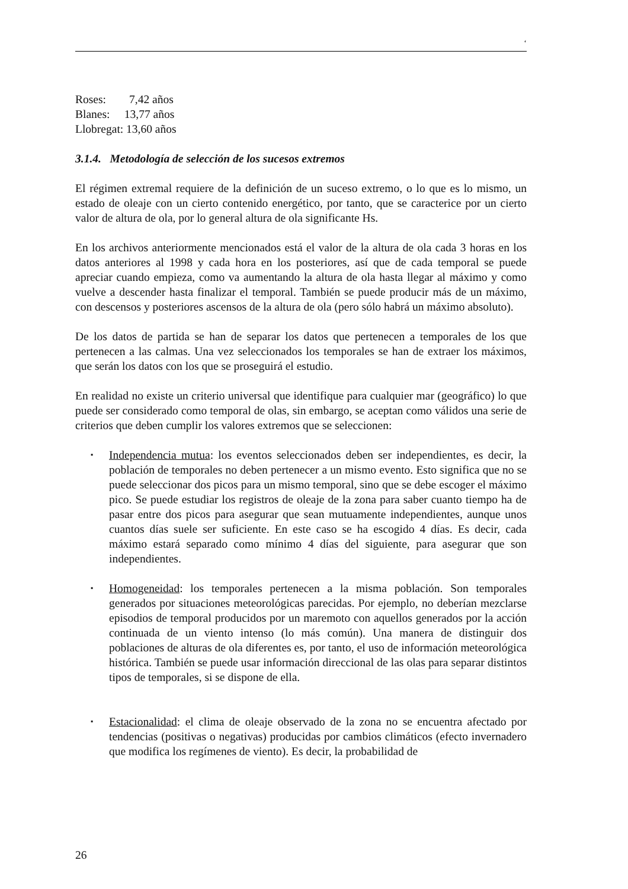‘
Roses: 7,42 años
Blanes: 13,77 años
Llobregat: 13,60 años
3.1.4. Metodología de selección de los sucesos extremos
El régimen extremal requiere de la definición de un suceso extremo, o lo que es lo mismo, un estado de oleaje con un cierto contenido energético, por tanto, que se caracterice por un cierto valor de altura de ola, por lo general altura de ola significante Hs.
En los archivos anteriormente mencionados está el valor de la altura de ola cada 3 horas en los datos anteriores al 1998 y cada hora en los posteriores, así que de cada temporal se puede apreciar cuando empieza, como va aumentando la altura de ola hasta llegar al máximo y como vuelve a descender hasta finalizar el temporal. También se puede producir más de un máximo, con descensos y posteriores ascensos de la altura de ola (pero sólo habrá un máximo absoluto).
De los datos de partida se han de separar los datos que pertenecen a temporales de los que pertenecen a las calmas. Una vez seleccionados los temporales se han de extraer los máximos, que serán los datos con los que se proseguirá el estudio.
En realidad no existe un criterio universal que identifique para cualquier mar (geográfico) lo que puede ser considerado como temporal de olas, sin embargo, se aceptan como válidos una serie de criterios que deben cumplir los valores extremos que se seleccionen:
▪ Independencia mutua: los eventos seleccionados deben ser independientes, es decir, la población de temporales no deben pertenecer a un mismo evento. Esto significa que no se puede seleccionar dos picos para un mismo temporal, sino que se debe escoger el máximo pico. Se puede estudiar los registros de oleaje de la zona para saber cuanto tiempo ha de pasar entre dos picos para asegurar que sean mutuamente independientes, aunque unos cuantos días suele ser suficiente. En este caso se ha escogido 4 días. Es decir, cada máximo estará separado como mínimo 4 días del siguiente, para asegurar que son independientes.
▪ Homogeneidad: los temporales pertenecen a la misma población. Son temporales generados por situaciones meteorológicas parecidas. Por ejemplo, no deberían mezclarse episodios de temporal producidos por un maremoto con aquellos generados por la acción continuada de un viento intenso (lo más común). Una manera de distinguir dos poblaciones de alturas de ola diferentes es, por tanto, el uso de información meteorológica histórica. También se puede usar información direccional de las olas para separar distintos tipos de temporales, si se dispone de ella.
▪ Estacionalidad: el clima de oleaje observado de la zona no se encuentra afectado por tendencias (positivas o negativas) producidas por cambios climáticos (efecto invernadero que modifica los regímenes de viento). Es decir, la probabilidad de
26